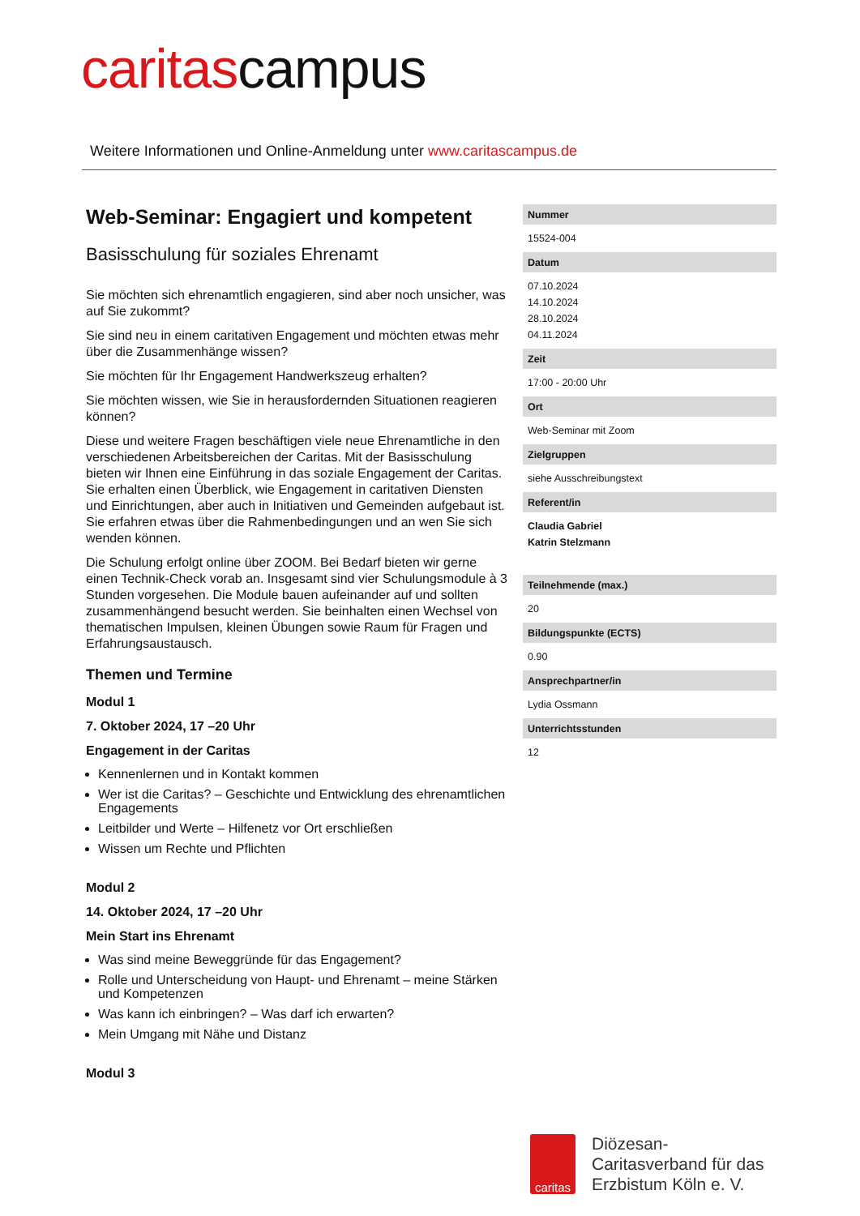caritascampus
Weitere Informationen und Online-Anmeldung unter www.caritascampus.de
Web-Seminar: Engagiert und kompetent
Basisschulung für soziales Ehrenamt
Sie möchten sich ehrenamtlich engagieren, sind aber noch unsicher, was auf Sie zukommt?
Sie sind neu in einem caritativen Engagement und möchten etwas mehr über die Zusammenhänge wissen?
Sie möchten für Ihr Engagement Handwerkszeug erhalten?
Sie möchten wissen, wie Sie in herausfordernden Situationen reagieren können?
Diese und weitere Fragen beschäftigen viele neue Ehrenamtliche in den verschiedenen Arbeitsbereichen der Caritas. Mit der Basisschulung bieten wir Ihnen eine Einführung in das soziale Engagement der Caritas. Sie erhalten einen Überblick, wie Engagement in caritativen Diensten und Einrichtungen, aber auch in Initiativen und Gemeinden aufgebaut ist. Sie erfahren etwas über die Rahmenbedingungen und an wen Sie sich wenden können.
Die Schulung erfolgt online über ZOOM. Bei Bedarf bieten wir gerne einen Technik-Check vorab an. Insgesamt sind vier Schulungsmodule à 3 Stunden vorgesehen. Die Module bauen aufeinander auf und sollten zusammenhängend besucht werden. Sie beinhalten einen Wechsel von thematischen Impulsen, kleinen Übungen sowie Raum für Fragen und Erfahrungsaustausch.
Themen und Termine
Modul 1
7. Oktober 2024, 17 –20 Uhr
Engagement in der Caritas
Kennenlernen und in Kontakt kommen
Wer ist die Caritas? – Geschichte und Entwicklung des ehrenamtlichen Engagements
Leitbilder und Werte – Hilfenetz vor Ort erschließen
Wissen um Rechte und Pflichten
Modul 2
14. Oktober 2024, 17 –20 Uhr
Mein Start ins Ehrenamt
Was sind meine Beweggründe für das Engagement?
Rolle und Unterscheidung von Haupt- und Ehrenamt – meine Stärken und Kompetenzen
Was kann ich einbringen? – Was darf ich erwarten?
Mein Umgang mit Nähe und Distanz
Modul 3
Nummer
15524-004
Datum
07.10.2024
14.10.2024
28.10.2024
04.11.2024
Zeit
17:00 - 20:00 Uhr
Ort
Web-Seminar mit Zoom
Zielgruppen
siehe Ausschreibungstext
Referent/in
Claudia Gabriel
Katrin Stelzmann
Teilnehmende (max.)
20
Bildungspunkte (ECTS)
0.90
Ansprechpartner/in
Lydia Ossmann
Unterrichtsstunden
12
caritas
Diözesan-
Caritasverband für das
Erzbistum Köln e. V.